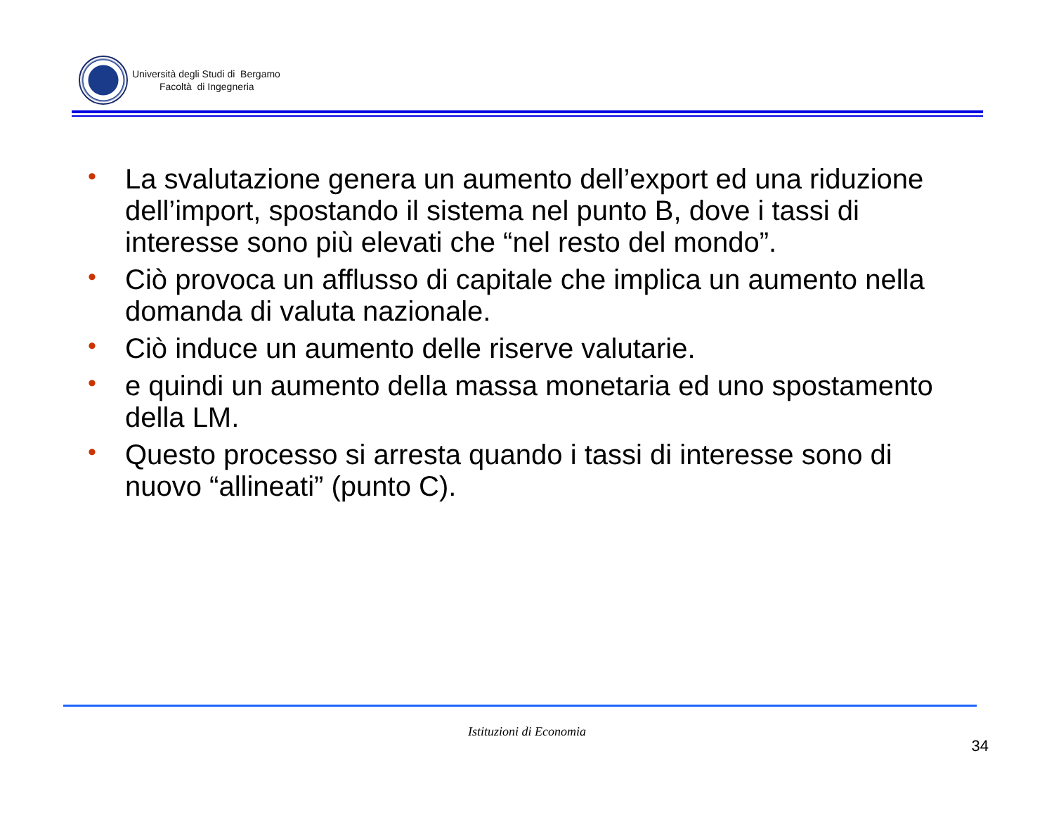Università degli Studi di Bergamo
Facoltà di Ingegneria
• La svalutazione genera un aumento dell’export ed una riduzione dell’import, spostando il sistema nel punto B, dove i tassi di interesse sono più elevati che “nel resto del mondo”.
• Ciò provoca un afflusso di capitale che implica un aumento nella domanda di valuta nazionale.
• Ciò induce un aumento delle riserve valutarie.
• e quindi un aumento della massa monetaria ed uno spostamento della LM.
• Questo processo si arresta quando i tassi di interesse sono di nuovo “allineati” (punto C).
Istituzioni di Economia
34